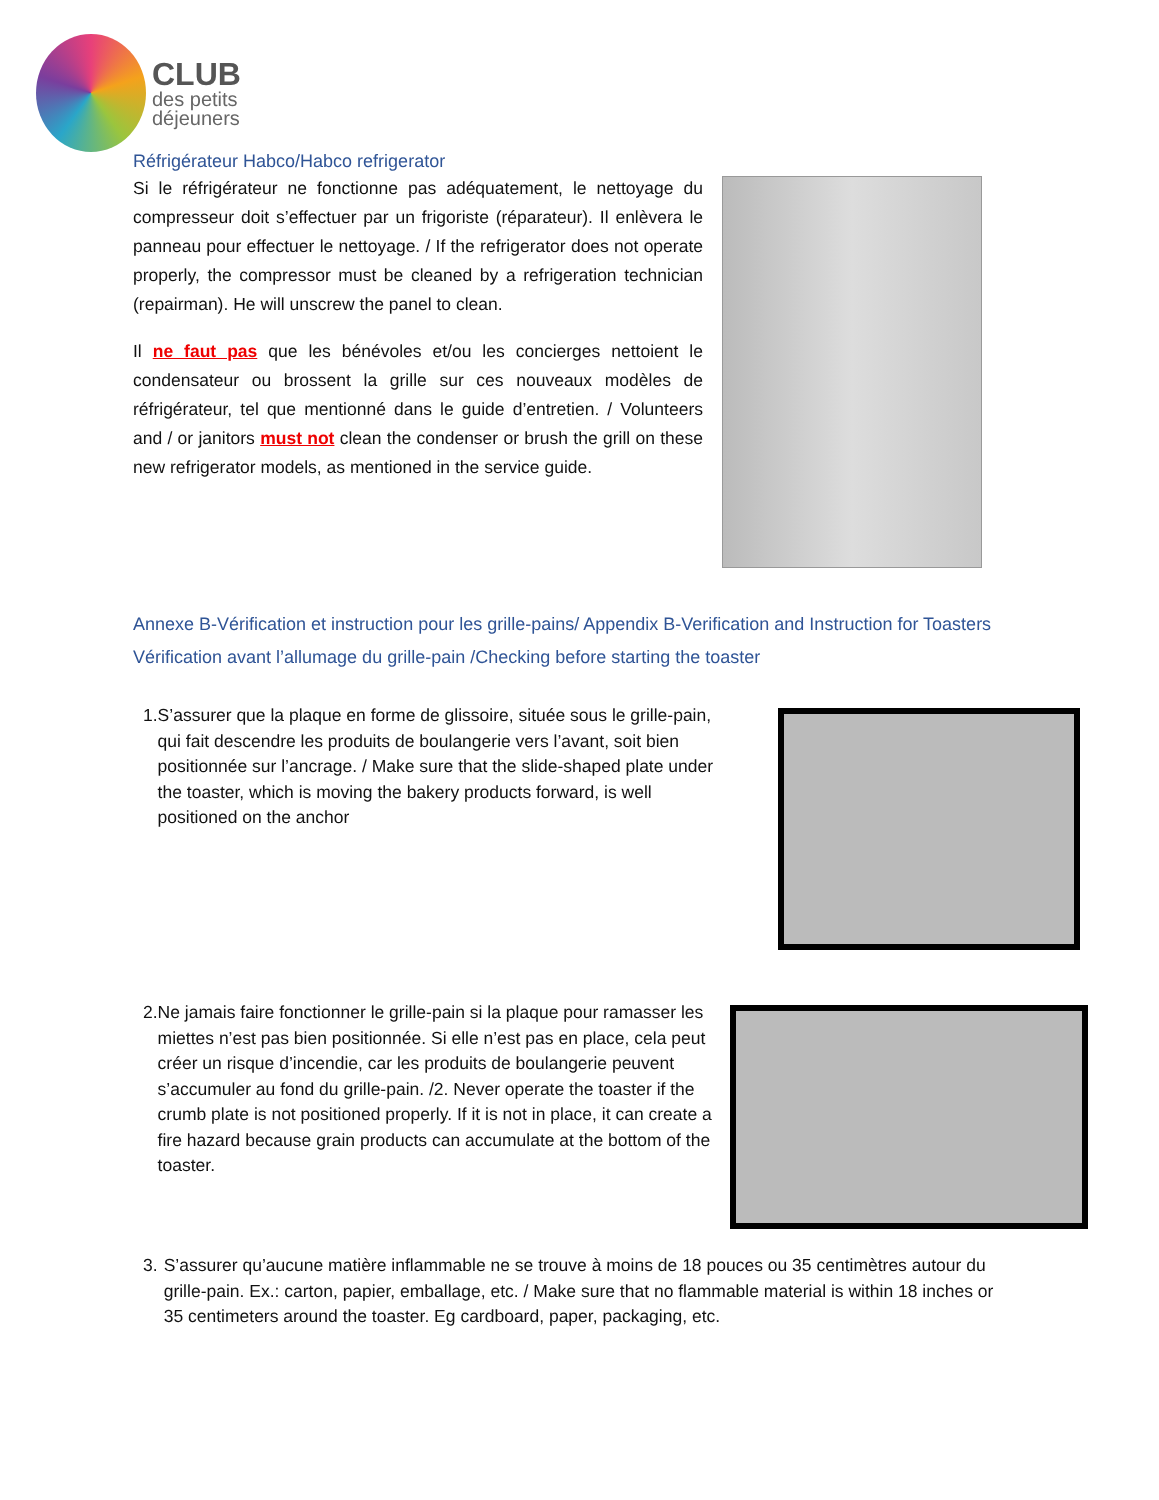CLUB
des petits
déjeuners
Réfrigérateur Habco/Habco refrigerator
Si le réfrigérateur ne fonctionne pas adéquatement, le nettoyage du compresseur doit s’effectuer par un frigoriste (réparateur). Il enlèvera le panneau pour effectuer le nettoyage. / If the refrigerator does not operate properly, the compressor must be cleaned by a refrigeration technician (repairman). He will unscrew the panel to clean.
Il ne faut pas que les bénévoles et/ou les concierges nettoient le condensateur ou brossent la grille sur ces nouveaux modèles de réfrigérateur, tel que mentionné dans le guide d’entretien. / Volunteers and / or janitors must not clean the condenser or brush the grill on these new refrigerator models, as mentioned in the service guide.
Annexe B-Vérification et instruction pour les grille-pains/ Appendix B-Verification and Instruction for Toasters
Vérification avant l’allumage du grille-pain /Checking before starting the toaster
1. S’assurer que la plaque en forme de glissoire, située sous le grille-pain, qui fait descendre les produits de boulangerie vers l’avant, soit bien positionnée sur l’ancrage. / Make sure that the slide-shaped plate under the toaster, which is moving the bakery products forward, is well positioned on the anchor
2. Ne jamais faire fonctionner le grille-pain si la plaque pour ramasser les miettes n’est pas bien positionnée. Si elle n’est pas en place, cela peut créer un risque d’incendie, car les produits de boulangerie peuvent s’accumuler au fond du grille-pain. /2. Never operate the toaster if the crumb plate is not positioned properly. If it is not in place, it can create a fire hazard because grain products can accumulate at the bottom of the toaster.
3. S’assurer qu’aucune matière inflammable ne se trouve à moins de 18 pouces ou 35 centimètres autour du grille-pain. Ex.: carton, papier, emballage, etc. / Make sure that no flammable material is within 18 inches or 35 centimeters around the toaster. Eg cardboard, paper, packaging, etc.